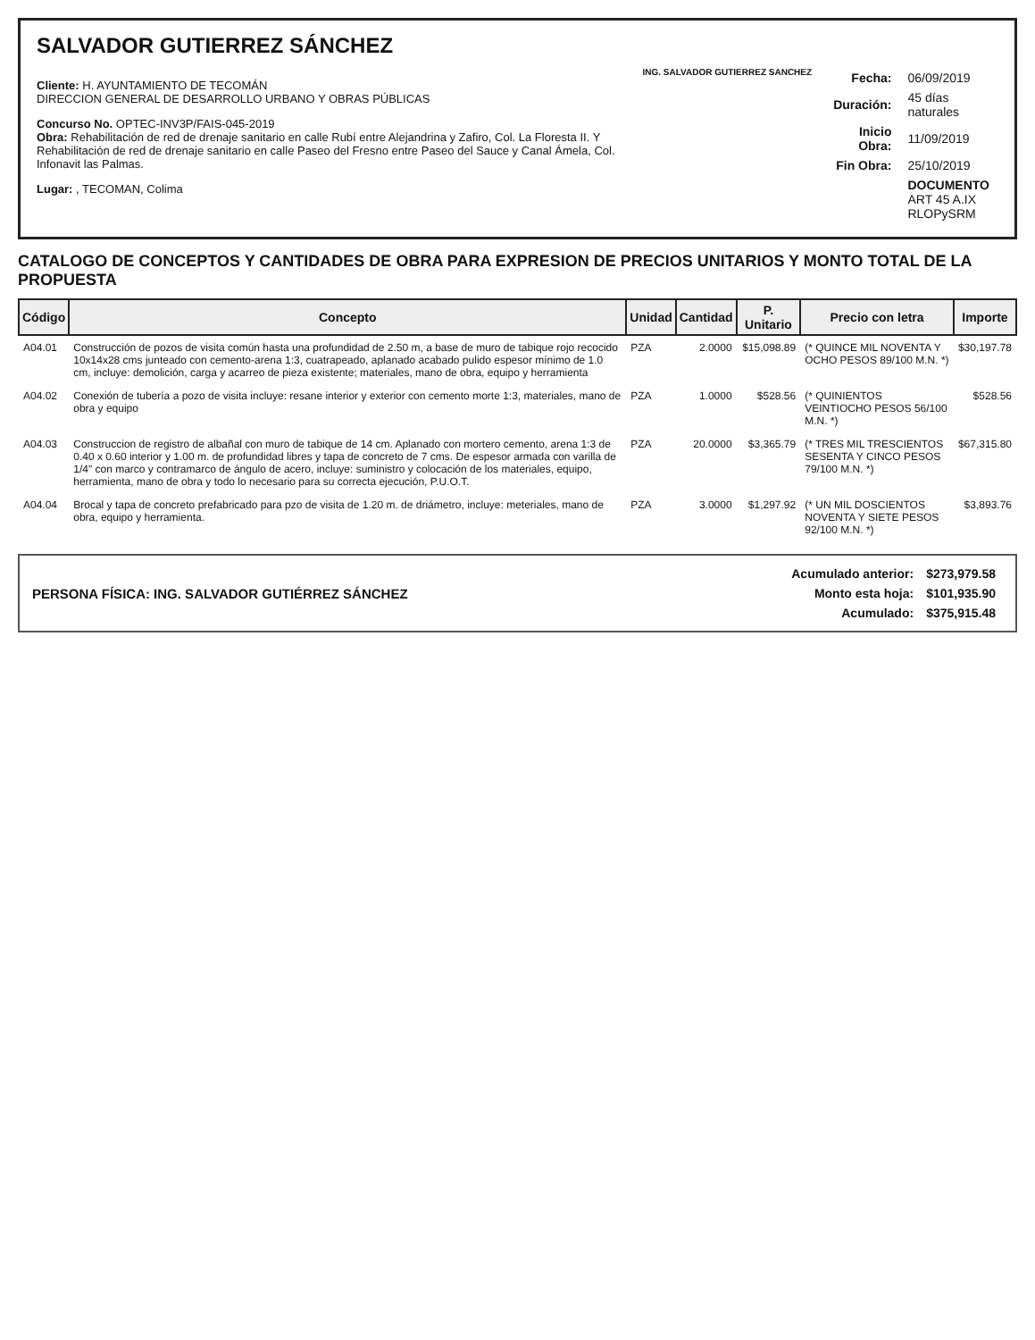SALVADOR GUTIERREZ SÁNCHEZ
Cliente: H. AYUNTAMIENTO DE TECOMÁN
DIRECCION GENERAL DE DESARROLLO URBANO Y OBRAS PÚBLICAS
Concurso No. OPTEC-INV3P/FAIS-045-2019
Obra: Rehabilitación de red de drenaje sanitario en calle Rubí entre Alejandrina y Zafiro, Col. La Floresta II. Y Rehabilitación de red de drenaje sanitario en calle Paseo del Fresno entre Paseo del Sauce y Canal Ámela, Col. Infonavit las Palmas.
Lugar: , TECOMAN, Colima
ING. SALVADOR GUTIERREZ SANCHEZ
| Fecha: | 06/09/2019 |
| Duración: | 45 días naturales |
| Inicio Obra: | 11/09/2019 |
| Fin Obra: | 25/10/2019 |
| | DOCUMENTO ART 45 A.IX RLOPySRM |
CATALOGO DE CONCEPTOS Y CANTIDADES DE OBRA PARA EXPRESION DE PRECIOS UNITARIOS Y MONTO TOTAL DE LA PROPUESTA
| Código | Concepto | Unidad | Cantidad | P. Unitario | Precio con letra | Importe |
| --- | --- | --- | --- | --- | --- | --- |
| A04.01 | Construcción de pozos de visita común hasta una profundidad de 2.50 m, a base de muro de tabique rojo recocido 10x14x28 cms junteado con cemento-arena 1:3, cuatrapeado, aplanado acabado pulido espesor mínimo de 1.0 cm, incluye: demolición, carga y acarreo de pieza existente; materiales, mano de obra, equipo y herramienta | PZA | 2.0000 | $15,098.89 | (* QUINCE MIL NOVENTA Y OCHO PESOS 89/100 M.N. *) | $30,197.78 |
| A04.02 | Conexión de tubería a pozo de visita incluye: resane interior y exterior con cemento morte 1:3, materiales, mano de obra y equipo | PZA | 1.0000 | $528.56 | (* QUINIENTOS VEINTIOCHO PESOS 56/100 M.N. *) | $528.56 |
| A04.03 | Construccion de registro de albañal con muro de tabique de 14 cm. Aplanado con mortero cemento, arena 1:3 de 0.40 x 0.60 interior y 1.00 m. de profundidad libres y tapa de concreto de 7 cms. De espesor armada con varilla de 1/4" con marco y contramarco de ángulo de acero, incluye: suministro y colocación de los materiales, equipo, herramienta, mano de obra y todo lo necesario para su correcta ejecución, P.U.O.T. | PZA | 20.0000 | $3,365.79 | (* TRES MIL TRESCIENTOS SESENTA Y CINCO PESOS 79/100 M.N. *) | $67,315.80 |
| A04.04 | Brocal y tapa de concreto prefabricado para pzo de visita de 1.20 m. de driámetro, incluye: meteriales, mano de obra, equipo y herramienta. | PZA | 3.0000 | $1,297.92 | (* UN MIL DOSCIENTOS NOVENTA Y SIETE PESOS 92/100 M.N. *) | $3,893.76 |
PERSONA FÍSICA: ING. SALVADOR GUTIÉRREZ SÁNCHEZ
| Acumulado anterior: | $273,979.58 |
| Monto esta hoja: | $101,935.90 |
| Acumulado: | $375,915.48 |